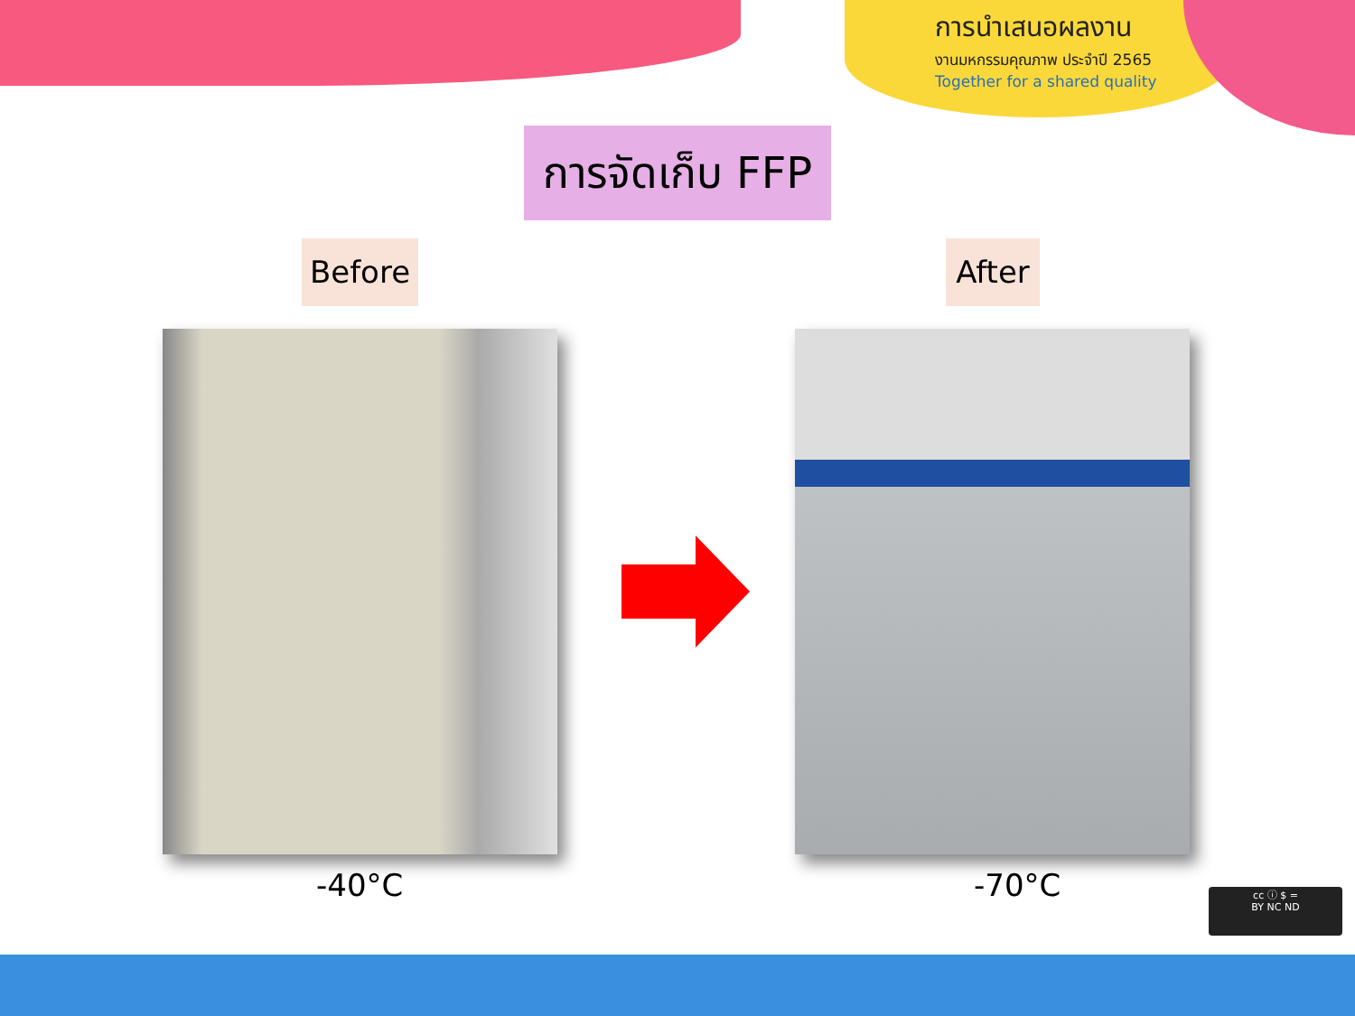การนำเสนอผลงาน
งานมหกรรมคุณภาพ ประจำปี 2565
Together for a shared quality
การจัดเก็บ FFP
Before After
-40°C -70°C
cc ⓘ $ =
BY NC ND